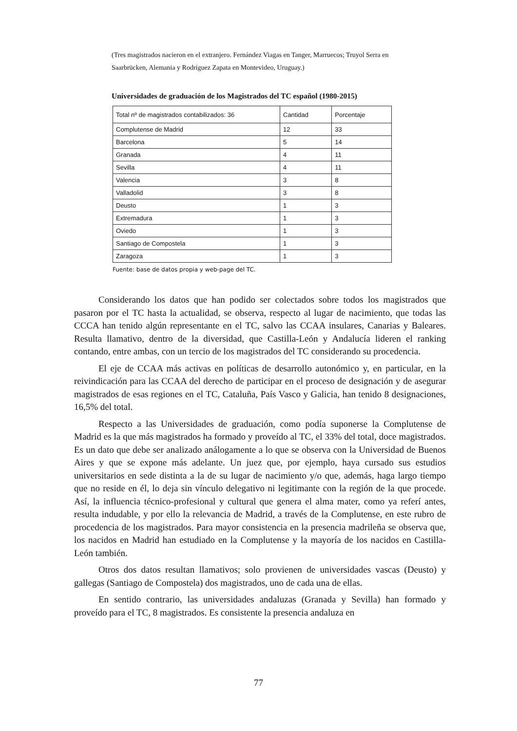(Tres magistrados nacieron en el extranjero. Fernández Viagas en Tanger, Marruecos; Truyol Serra en Saarbrücken, Alemania y Rodríguez Zapata en Montevideo, Uruguay.)
Universidades de graduación de los Magistrados del TC español (1980-2015)
| Total nº de magistrados contabilizados: 36 | Cantidad | Porcentaje |
| --- | --- | --- |
| Complutense de Madrid | 12 | 33 |
| Barcelona | 5 | 14 |
| Granada | 4 | 11 |
| Sevilla | 4 | 11 |
| Valencia | 3 | 8 |
| Valladolid | 3 | 8 |
| Deusto | 1 | 3 |
| Extremadura | 1 | 3 |
| Oviedo | 1 | 3 |
| Santiago de Compostela | 1 | 3 |
| Zaragoza | 1 | 3 |
Fuente: base de datos propia y web-page del TC.
Considerando los datos que han podido ser colectados sobre todos los magistrados que pasaron por el TC hasta la actualidad, se observa, respecto al lugar de nacimiento, que todas las CCCA han tenido algún representante en el TC, salvo las CCAA insulares, Canarias y Baleares. Resulta llamativo, dentro de la diversidad, que Castilla-León y Andalucía lideren el ranking contando, entre ambas, con un tercio de los magistrados del TC considerando su procedencia.
El eje de CCAA más activas en políticas de desarrollo autonómico y, en particular, en la reivindicación para las CCAA del derecho de participar en el proceso de designación y de asegurar magistrados de esas regiones en el TC, Cataluña, País Vasco y Galicia, han tenido 8 designaciones, 16,5% del total.
Respecto a las Universidades de graduación, como podía suponerse la Complutense de Madrid es la que más magistrados ha formado y proveído al TC, el 33% del total, doce magistrados. Es un dato que debe ser analizado análogamente a lo que se observa con la Universidad de Buenos Aires y que se expone más adelante. Un juez que, por ejemplo, haya cursado sus estudios universitarios en sede distinta a la de su lugar de nacimiento y/o que, además, haga largo tiempo que no reside en él, lo deja sin vínculo delegativo ni legitimante con la región de la que procede. Así, la influencia técnico-profesional y cultural que genera el alma mater, como ya referí antes, resulta indudable, y por ello la relevancia de Madrid, a través de la Complutense, en este rubro de procedencia de los magistrados. Para mayor consistencia en la presencia madrileña se observa que, los nacidos en Madrid han estudiado en la Complutense y la mayoría de los nacidos en Castilla-León también.
Otros dos datos resultan llamativos; solo provienen de universidades vascas (Deusto) y gallegas (Santiago de Compostela) dos magistrados, uno de cada una de ellas.
En sentido contrario, las universidades andaluzas (Granada y Sevilla) han formado y proveído para el TC, 8 magistrados. Es consistente la presencia andaluza en
77